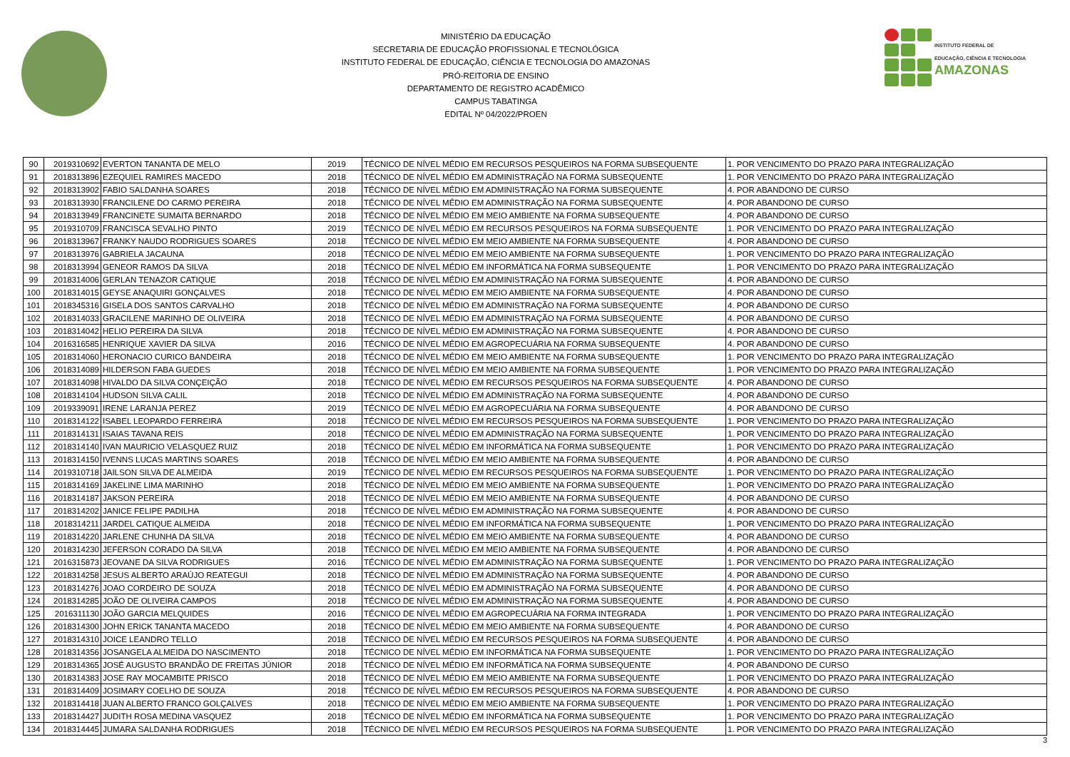MINISTÉRIO DA EDUCAÇÃO
SECRETARIA DE EDUCAÇÃO PROFISSIONAL E TECNOLÓGICA
INSTITUTO FEDERAL DE EDUCAÇÃO, CIÊNCIA E TECNOLOGIA DO AMAZONAS
PRÓ-REITORIA DE ENSINO
DEPARTAMENTO DE REGISTRO ACADÊMICO
CAMPUS TABATINGA
EDITAL Nº 04/2022/PROEN
INSTITUTO FEDERAL DE
EDUCAÇÃO, CIÊNCIA E TECNOLOGIA
AMAZONAS
| 90 | 2019310692 | EVERTON TANANTA DE MELO | 2019 | TÉCNICO DE NÍVEL MÉDIO EM RECURSOS PESQUEIROS NA FORMA SUBSEQUENTE | 1. POR VENCIMENTO DO PRAZO PARA INTEGRALIZAÇÃO |
| 91 | 2018313896 | EZEQUIEL RAMIRES MACEDO | 2018 | TÉCNICO DE NÍVEL MÉDIO EM ADMINISTRAÇÃO NA FORMA SUBSEQUENTE | 1. POR VENCIMENTO DO PRAZO PARA INTEGRALIZAÇÃO |
| 92 | 2018313902 | FABIO SALDANHA SOARES | 2018 | TÉCNICO DE NÍVEL MÉDIO EM ADMINISTRAÇÃO NA FORMA SUBSEQUENTE | 4. POR ABANDONO DE CURSO |
| 93 | 2018313930 | FRANCILENE DO CARMO PEREIRA | 2018 | TÉCNICO DE NÍVEL MÉDIO EM ADMINISTRAÇÃO NA FORMA SUBSEQUENTE | 4. POR ABANDONO DE CURSO |
| 94 | 2018313949 | FRANCINETE SUMAITA BERNARDO | 2018 | TÉCNICO DE NÍVEL MÉDIO EM MEIO AMBIENTE NA FORMA SUBSEQUENTE | 4. POR ABANDONO DE CURSO |
| 95 | 2019310709 | FRANCISCA SEVALHO PINTO | 2019 | TÉCNICO DE NÍVEL MÉDIO EM RECURSOS PESQUEIROS NA FORMA SUBSEQUENTE | 1. POR VENCIMENTO DO PRAZO PARA INTEGRALIZAÇÃO |
| 96 | 2018313967 | FRANKY NAUDO RODRIGUES SOARES | 2018 | TÉCNICO DE NÍVEL MÉDIO EM MEIO AMBIENTE NA FORMA SUBSEQUENTE | 4. POR ABANDONO DE CURSO |
| 97 | 2018313976 | GABRIELA JACAUNA | 2018 | TÉCNICO DE NÍVEL MÉDIO EM MEIO AMBIENTE NA FORMA SUBSEQUENTE | 1. POR VENCIMENTO DO PRAZO PARA INTEGRALIZAÇÃO |
| 98 | 2018313994 | GENEOR RAMOS DA SILVA | 2018 | TÉCNICO DE NÍVEL MÉDIO EM INFORMÁTICA NA FORMA SUBSEQUENTE | 1. POR VENCIMENTO DO PRAZO PARA INTEGRALIZAÇÃO |
| 99 | 2018314006 | GERLAN TENAZOR CATIQUE | 2018 | TÉCNICO DE NÍVEL MÉDIO EM ADMINISTRAÇÃO NA FORMA SUBSEQUENTE | 4. POR ABANDONO DE CURSO |
| 100 | 2018314015 | GEYSE ANAQUIRI GONÇALVES | 2018 | TÉCNICO DE NÍVEL MÉDIO EM MEIO AMBIENTE NA FORMA SUBSEQUENTE | 4. POR ABANDONO DE CURSO |
| 101 | 2018345316 | GISELA DOS SANTOS CARVALHO | 2018 | TÉCNICO DE NÍVEL MÉDIO EM ADMINISTRAÇÃO NA FORMA SUBSEQUENTE | 4. POR ABANDONO DE CURSO |
| 102 | 2018314033 | GRACILENE MARINHO DE OLIVEIRA | 2018 | TÉCNICO DE NÍVEL MÉDIO EM ADMINISTRAÇÃO NA FORMA SUBSEQUENTE | 4. POR ABANDONO DE CURSO |
| 103 | 2018314042 | HELIO PEREIRA DA SILVA | 2018 | TÉCNICO DE NÍVEL MÉDIO EM ADMINISTRAÇÃO NA FORMA SUBSEQUENTE | 4. POR ABANDONO DE CURSO |
| 104 | 2016316585 | HENRIQUE XAVIER DA SILVA | 2016 | TÉCNICO DE NÍVEL MÉDIO EM AGROPECUÁRIA NA FORMA SUBSEQUENTE | 4. POR ABANDONO DE CURSO |
| 105 | 2018314060 | HERONACIO CURICO BANDEIRA | 2018 | TÉCNICO DE NÍVEL MÉDIO EM MEIO AMBIENTE NA FORMA SUBSEQUENTE | 1. POR VENCIMENTO DO PRAZO PARA INTEGRALIZAÇÃO |
| 106 | 2018314089 | HILDERSON FABA GUEDES | 2018 | TÉCNICO DE NÍVEL MÉDIO EM MEIO AMBIENTE NA FORMA SUBSEQUENTE | 1. POR VENCIMENTO DO PRAZO PARA INTEGRALIZAÇÃO |
| 107 | 2018314098 | HIVALDO DA SILVA CONÇEIÇÃO | 2018 | TÉCNICO DE NÍVEL MÉDIO EM RECURSOS PESQUEIROS NA FORMA SUBSEQUENTE | 4. POR ABANDONO DE CURSO |
| 108 | 2018314104 | HUDSON SILVA CALIL | 2018 | TÉCNICO DE NÍVEL MÉDIO EM ADMINISTRAÇÃO NA FORMA SUBSEQUENTE | 4. POR ABANDONO DE CURSO |
| 109 | 2019339091 | IRENE LARANJA PEREZ | 2019 | TÉCNICO DE NÍVEL MÉDIO EM AGROPECUÁRIA NA FORMA SUBSEQUENTE | 4. POR ABANDONO DE CURSO |
| 110 | 2018314122 | ISABEL LEOPARDO FERREIRA | 2018 | TÉCNICO DE NÍVEL MÉDIO EM RECURSOS PESQUEIROS NA FORMA SUBSEQUENTE | 1. POR VENCIMENTO DO PRAZO PARA INTEGRALIZAÇÃO |
| 111 | 2018314131 | ISAIAS TAVANA REIS | 2018 | TÉCNICO DE NÍVEL MÉDIO EM ADMINISTRAÇÃO NA FORMA SUBSEQUENTE | 1. POR VENCIMENTO DO PRAZO PARA INTEGRALIZAÇÃO |
| 112 | 2018314140 | IVAN MAURICIO VELASQUEZ RUIZ | 2018 | TÉCNICO DE NÍVEL MÉDIO EM INFORMÁTICA NA FORMA SUBSEQUENTE | 1. POR VENCIMENTO DO PRAZO PARA INTEGRALIZAÇÃO |
| 113 | 2018314150 | IVENNS LUCAS MARTINS SOARES | 2018 | TÉCNICO DE NÍVEL MÉDIO EM MEIO AMBIENTE NA FORMA SUBSEQUENTE | 4. POR ABANDONO DE CURSO |
| 114 | 2019310718 | JAILSON SILVA DE ALMEIDA | 2019 | TÉCNICO DE NÍVEL MÉDIO EM RECURSOS PESQUEIROS NA FORMA SUBSEQUENTE | 1. POR VENCIMENTO DO PRAZO PARA INTEGRALIZAÇÃO |
| 115 | 2018314169 | JAKELINE LIMA MARINHO | 2018 | TÉCNICO DE NÍVEL MÉDIO EM MEIO AMBIENTE NA FORMA SUBSEQUENTE | 1. POR VENCIMENTO DO PRAZO PARA INTEGRALIZAÇÃO |
| 116 | 2018314187 | JAKSON PEREIRA | 2018 | TÉCNICO DE NÍVEL MÉDIO EM MEIO AMBIENTE NA FORMA SUBSEQUENTE | 4. POR ABANDONO DE CURSO |
| 117 | 2018314202 | JANICE FELIPE PADILHA | 2018 | TÉCNICO DE NÍVEL MÉDIO EM ADMINISTRAÇÃO NA FORMA SUBSEQUENTE | 4. POR ABANDONO DE CURSO |
| 118 | 2018314211 | JARDEL CATIQUE ALMEIDA | 2018 | TÉCNICO DE NÍVEL MÉDIO EM INFORMÁTICA NA FORMA SUBSEQUENTE | 1. POR VENCIMENTO DO PRAZO PARA INTEGRALIZAÇÃO |
| 119 | 2018314220 | JARLENE CHUNHA DA SILVA | 2018 | TÉCNICO DE NÍVEL MÉDIO EM MEIO AMBIENTE NA FORMA SUBSEQUENTE | 4. POR ABANDONO DE CURSO |
| 120 | 2018314230 | JEFERSON CORADO DA SILVA | 2018 | TÉCNICO DE NÍVEL MÉDIO EM MEIO AMBIENTE NA FORMA SUBSEQUENTE | 4. POR ABANDONO DE CURSO |
| 121 | 2016315873 | JEOVANE DA SILVA RODRIGUES | 2016 | TÉCNICO DE NÍVEL MÉDIO EM ADMINISTRAÇÃO NA FORMA SUBSEQUENTE | 1. POR VENCIMENTO DO PRAZO PARA INTEGRALIZAÇÃO |
| 122 | 2018314258 | JESUS ALBERTO ARAÚJO REATEGUI | 2018 | TÉCNICO DE NÍVEL MÉDIO EM ADMINISTRAÇÃO NA FORMA SUBSEQUENTE | 4. POR ABANDONO DE CURSO |
| 123 | 2018314276 | JOAO CORDEIRO DE SOUZA | 2018 | TÉCNICO DE NÍVEL MÉDIO EM ADMINISTRAÇÃO NA FORMA SUBSEQUENTE | 4. POR ABANDONO DE CURSO |
| 124 | 2018314285 | JOÃO DE OLIVEIRA CAMPOS | 2018 | TÉCNICO DE NÍVEL MÉDIO EM ADMINISTRAÇÃO NA FORMA SUBSEQUENTE | 4. POR ABANDONO DE CURSO |
| 125 | 2016311130 | JOÃO GARCIA MELQUIDES | 2016 | TÉCNICO DE NÍVEL MÉDIO EM AGROPECUÁRIA NA FORMA INTEGRADA | 1. POR VENCIMENTO DO PRAZO PARA INTEGRALIZAÇÃO |
| 126 | 2018314300 | JOHN ERICK TANANTA MACEDO | 2018 | TÉCNICO DE NÍVEL MÉDIO EM MEIO AMBIENTE NA FORMA SUBSEQUENTE | 4. POR ABANDONO DE CURSO |
| 127 | 2018314310 | JOICE LEANDRO TELLO | 2018 | TÉCNICO DE NÍVEL MÉDIO EM RECURSOS PESQUEIROS NA FORMA SUBSEQUENTE | 4. POR ABANDONO DE CURSO |
| 128 | 2018314356 | JOSANGELA ALMEIDA DO NASCIMENTO | 2018 | TÉCNICO DE NÍVEL MÉDIO EM INFORMÁTICA NA FORMA SUBSEQUENTE | 1. POR VENCIMENTO DO PRAZO PARA INTEGRALIZAÇÃO |
| 129 | 2018314365 | JOSÉ AUGUSTO BRANDÃO DE FREITAS JÚNIOR | 2018 | TÉCNICO DE NÍVEL MÉDIO EM INFORMÁTICA NA FORMA SUBSEQUENTE | 4. POR ABANDONO DE CURSO |
| 130 | 2018314383 | JOSE RAY MOCAMBITE PRISCO | 2018 | TÉCNICO DE NÍVEL MÉDIO EM MEIO AMBIENTE NA FORMA SUBSEQUENTE | 1. POR VENCIMENTO DO PRAZO PARA INTEGRALIZAÇÃO |
| 131 | 2018314409 | JOSIMARY COELHO DE SOUZA | 2018 | TÉCNICO DE NÍVEL MÉDIO EM RECURSOS PESQUEIROS NA FORMA SUBSEQUENTE | 4. POR ABANDONO DE CURSO |
| 132 | 2018314418 | JUAN ALBERTO FRANCO GOLÇALVES | 2018 | TÉCNICO DE NÍVEL MÉDIO EM MEIO AMBIENTE NA FORMA SUBSEQUENTE | 1. POR VENCIMENTO DO PRAZO PARA INTEGRALIZAÇÃO |
| 133 | 2018314427 | JUDITH ROSA MEDINA VASQUEZ | 2018 | TÉCNICO DE NÍVEL MÉDIO EM INFORMÁTICA NA FORMA SUBSEQUENTE | 1. POR VENCIMENTO DO PRAZO PARA INTEGRALIZAÇÃO |
| 134 | 2018314445 | JUMARA SALDANHA RODRIGUES | 2018 | TÉCNICO DE NÍVEL MÉDIO EM RECURSOS PESQUEIROS NA FORMA SUBSEQUENTE | 1. POR VENCIMENTO DO PRAZO PARA INTEGRALIZAÇÃO |
3